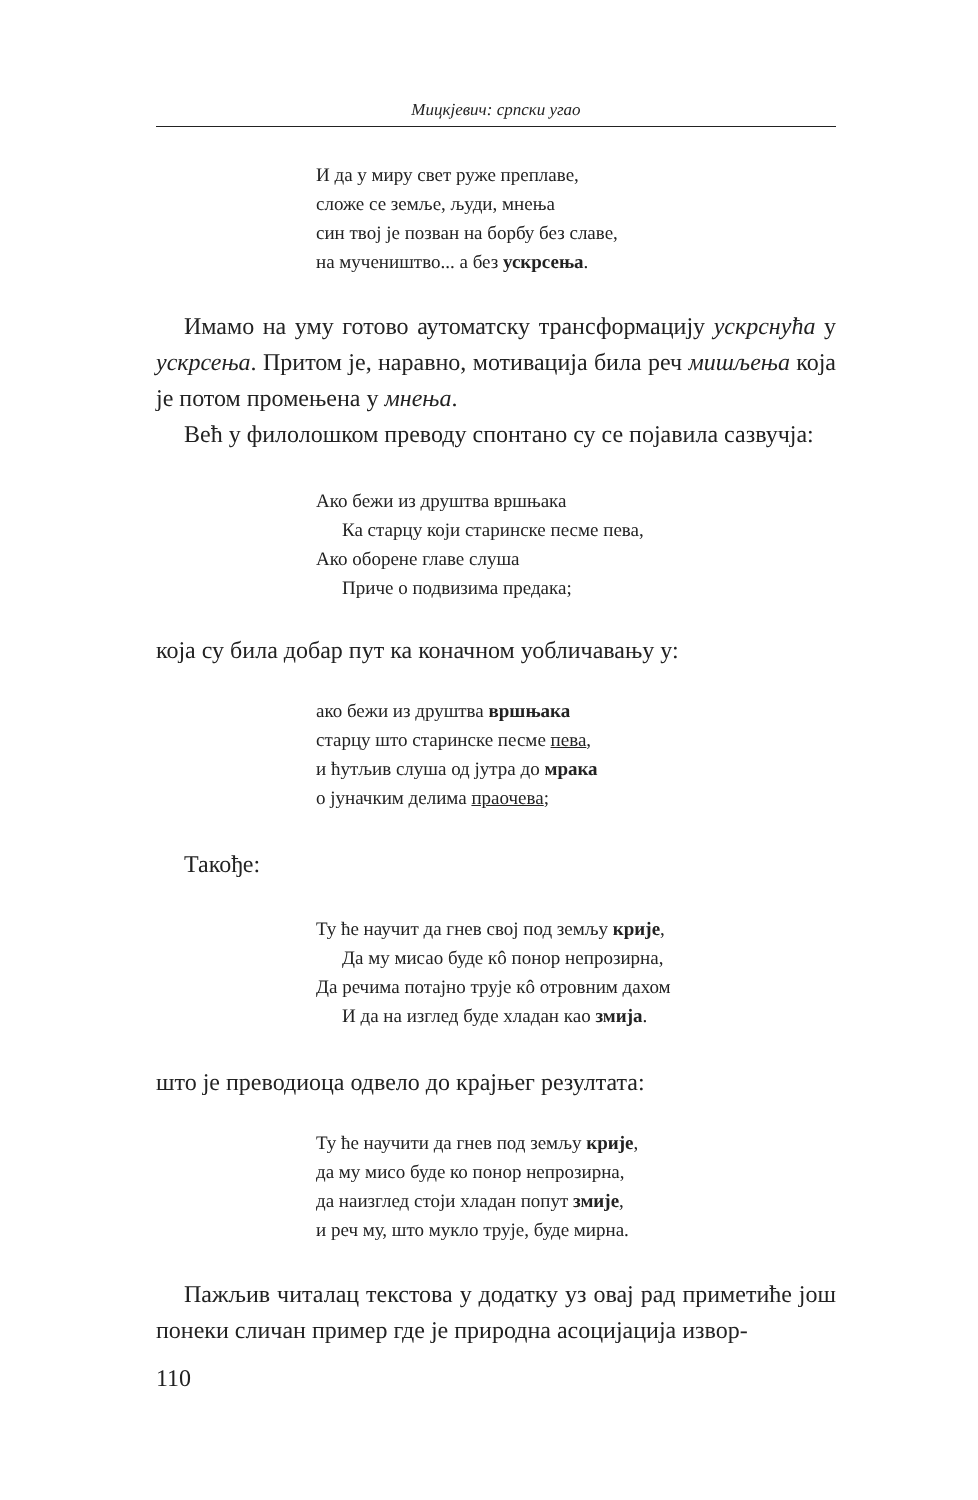Мицкјевич: српски угао
И да у миру свет руже преплаве,
сложе се земље, људи, мнења
син твој је позван на борбу без славе,
на мучеништво... а без ускрсења.
Имамо на уму готово аутоматску трансформацију ускрсну­ћа у ускрсења. Притом је, наравно, мотивација била реч миш­љења која је потом промењена у мнења.
Већ у филолошком преводу спонтано су се појавила са­звучја:
Ако бежи из друштва вршњака
Ка старцу који старинске песме пева,
Ако оборене главе слуша
Приче о подвизима предака;
која су била добар пут ка коначном уобличавању у:
ако бежи из друштва вршњака
старцу што старинске песме пева,
и ћутљив слуша од јутра до мрака
о јуначким делима праочева;
Такође:
Ту ће научит да гнев свој под земљу крије,
Да му мисао буде кô понор непрозирна,
Да речима потајно трује кô отровним дахом
И да на изглед буде хладан као змија.
што је преводиоца одвело до крајњег резултата:
Ту ће научити да гнев под земљу крије,
да му мисо буде ко понор непрозирна,
да наизглед стоји хладан попут змије,
и реч му, што мукло трује, буде мирна.
Пажљив читалац текстова у додатку уз овај рад приметиће још понеки сличан пример где је природна асоцијација извор-
110